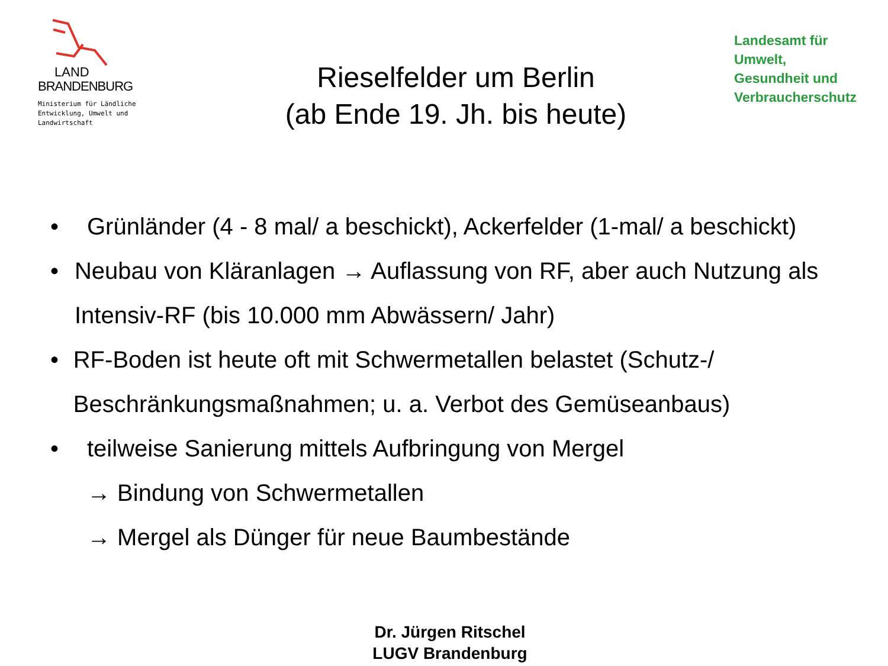LAND
BRANDENBURG
Ministerium für Ländliche
Entwicklung, Umwelt und
Landwirtschaft
Rieselfelder um Berlin
(ab Ende 19. Jh. bis heute)
Landesamt für
Umwelt,
Gesundheit und
Verbraucherschutz
• Grünländer (4 - 8 mal/ a beschickt), Ackerfelder (1-mal/ a beschickt)
• Neubau von Kläranlagen → Auflassung von RF, aber auch Nutzung als Intensiv-RF (bis 10.000 mm Abwässern/ Jahr)
• RF-Boden ist heute oft mit Schwermetallen belastet (Schutz-/ Beschränkungsmaßnahmen; u. a. Verbot des Gemüseanbaus)
• teilweise Sanierung mittels Aufbringung von Mergel
→ Bindung von Schwermetallen
→ Mergel als Dünger für neue Baumbestände
Dr. Jürgen Ritschel
LUGV Brandenburg